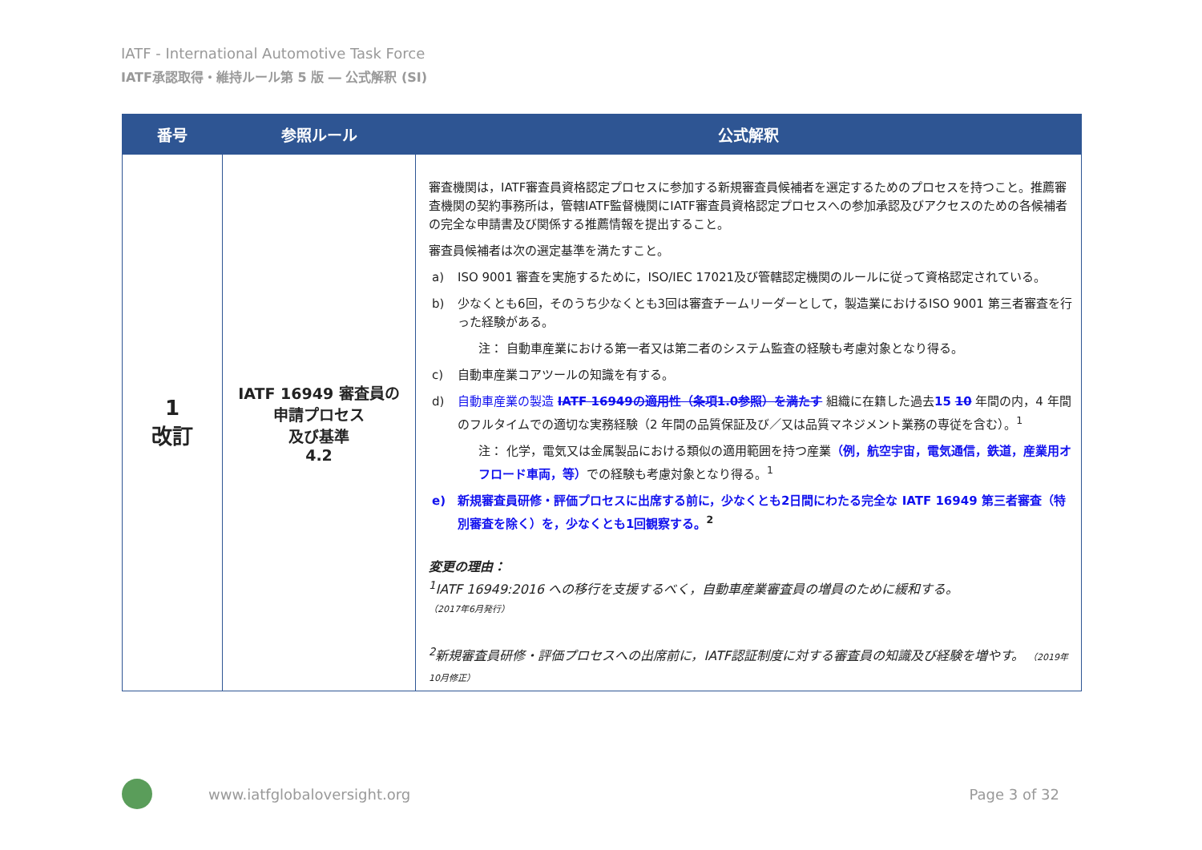IATF - International Automotive Task Force
IATF承認取得・維持ルール第 5 版 ― 公式解釈 (SI)
| 番号 | 参照ルール | 公式解釈 |
| --- | --- | --- |
| 1 改訂 | IATF 16949 審査員の 申請プロセス 及び基準 4.2 | 審査機関は，IATF審査員資格認定プロセスに参加する新規審査員候補者を選定するためのプロセスを持つこと。推薦審査機関の契約事務所は，管轄IATF監督機関にIATF審査員資格認定プロセスへの参加承認及びアクセスのための各候補者の完全な申請書及び関係する推薦情報を提出すること。 審査員候補者は次の選定基準を満たすこと。 a) ISO 9001 審査を実施するために，ISO/IEC 17021及び管轄認定機関のルールに従って資格認定されている。 b) 少なくとも6回，そのうち少なくとも3回は審査チームリーダーとして，製造業におけるISO 9001 第三者審査を行った経験がある。 注： 自動車産業における第一者又は第二者のシステム監査の経験も考慮対象となり得る。 c) 自動車産業コアツールの知識を有する。 d) 自動車産業の製造 IATF 16949の適用性（条項1.0参照）を満たす 組織に在籍した過去 15 10 年間の内，4 年間のフルタイムでの適切な実務経験（2 年間の品質保証及び／又は品質マネジメント業務の専従を含む）。<sup>1</sup> 注： 化学，電気又は金属製品における類似の適用範囲を持つ産業 （例，航空宇宙，電気通信，鉄道，産業用オフロード車両，等） での経験も考慮対象となり得る。<sup>1</sup> e) 新規審査員研修・評価プロセスに出席する前に，少なくとも2日間にわたる完全な IATF 16949 第三者審査（特別審査を除く）を，少なくとも1回観察する。<sup>2</sup> 変更の理由： <sup>1</sup> IATF 16949:2016 への移行を支援するべく，自動車産業審査員の増員のために緩和する。 （2017年6月発行） <sup>2</sup> 新規審査員研修・評価プロセスへの出席前に，IATF認証制度に対する審査員の知識及び経験を増やす。 （2019年10月修正） |
www.iatfglobaloversight.org Page 3 of 32